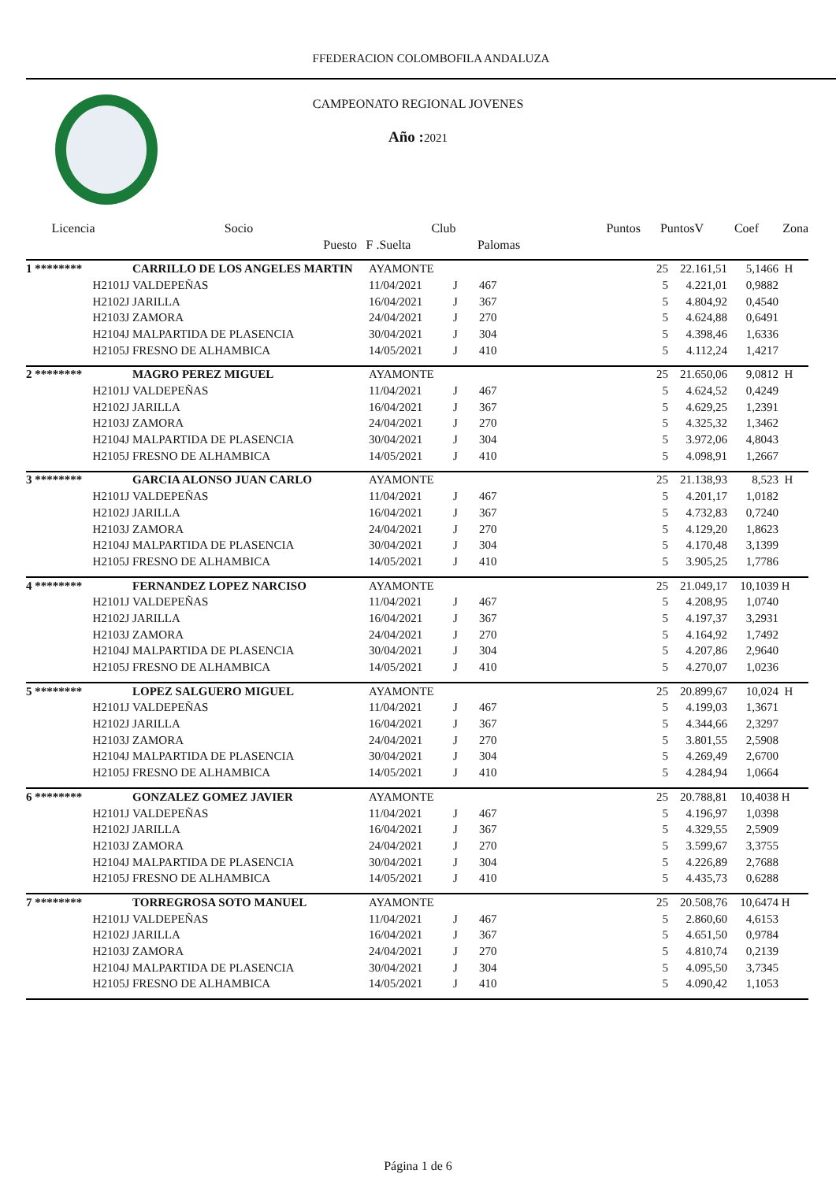FFEDERACION COLOMBOFILA ANDALUZA
CAMPEONATO REGIONAL JOVENES
Año : 2021
| Licencia | Socio | | Club | | Puntos | PuntosV | Coef | Zona |
| --- | --- | --- | --- | --- | --- | --- | --- | --- |
| | Puesto | F .Suelta | | Palomas | | | | |
| 1 ******** | CARRILLO DE LOS ANGELES MARTIN | AYAMONTE | | | 25 | 22.161,51 | 5,1466 | H |
| H2101J | VALDEPEÑAS | 11/04/2021 | J | 467 | 5 | 4.221,01 | 0,9882 | |
| H2102J | JARILLA | 16/04/2021 | J | 367 | 5 | 4.804,92 | 0,4540 | |
| H2103J | ZAMORA | 24/04/2021 | J | 270 | 5 | 4.624,88 | 0,6491 | |
| H2104J | MALPARTIDA DE PLASENCIA | 30/04/2021 | J | 304 | 5 | 4.398,46 | 1,6336 | |
| H2105J | FRESNO DE ALHAMBICA | 14/05/2021 | J | 410 | 5 | 4.112,24 | 1,4217 | |
| 2 ******** | MAGRO PEREZ MIGUEL | AYAMONTE | | | 25 | 21.650,06 | 9,0812 | H |
| H2101J | VALDEPEÑAS | 11/04/2021 | J | 467 | 5 | 4.624,52 | 0,4249 | |
| H2102J | JARILLA | 16/04/2021 | J | 367 | 5 | 4.629,25 | 1,2391 | |
| H2103J | ZAMORA | 24/04/2021 | J | 270 | 5 | 4.325,32 | 1,3462 | |
| H2104J | MALPARTIDA DE PLASENCIA | 30/04/2021 | J | 304 | 5 | 3.972,06 | 4,8043 | |
| H2105J | FRESNO DE ALHAMBICA | 14/05/2021 | J | 410 | 5 | 4.098,91 | 1,2667 | |
| 3 ******** | GARCIA ALONSO JUAN CARLO | AYAMONTE | | | 25 | 21.138,93 | 8,523 | H |
| H2101J | VALDEPEÑAS | 11/04/2021 | J | 467 | 5 | 4.201,17 | 1,0182 | |
| H2102J | JARILLA | 16/04/2021 | J | 367 | 5 | 4.732,83 | 0,7240 | |
| H2103J | ZAMORA | 24/04/2021 | J | 270 | 5 | 4.129,20 | 1,8623 | |
| H2104J | MALPARTIDA DE PLASENCIA | 30/04/2021 | J | 304 | 5 | 4.170,48 | 3,1399 | |
| H2105J | FRESNO DE ALHAMBICA | 14/05/2021 | J | 410 | 5 | 3.905,25 | 1,7786 | |
| 4 ******** | FERNANDEZ LOPEZ NARCISO | AYAMONTE | | | 25 | 21.049,17 | 10,1039 | H |
| H2101J | VALDEPEÑAS | 11/04/2021 | J | 467 | 5 | 4.208,95 | 1,0740 | |
| H2102J | JARILLA | 16/04/2021 | J | 367 | 5 | 4.197,37 | 3,2931 | |
| H2103J | ZAMORA | 24/04/2021 | J | 270 | 5 | 4.164,92 | 1,7492 | |
| H2104J | MALPARTIDA DE PLASENCIA | 30/04/2021 | J | 304 | 5 | 4.207,86 | 2,9640 | |
| H2105J | FRESNO DE ALHAMBICA | 14/05/2021 | J | 410 | 5 | 4.270,07 | 1,0236 | |
| 5 ******** | LOPEZ SALGUERO MIGUEL | AYAMONTE | | | 25 | 20.899,67 | 10,024 | H |
| H2101J | VALDEPEÑAS | 11/04/2021 | J | 467 | 5 | 4.199,03 | 1,3671 | |
| H2102J | JARILLA | 16/04/2021 | J | 367 | 5 | 4.344,66 | 2,3297 | |
| H2103J | ZAMORA | 24/04/2021 | J | 270 | 5 | 3.801,55 | 2,5908 | |
| H2104J | MALPARTIDA DE PLASENCIA | 30/04/2021 | J | 304 | 5 | 4.269,49 | 2,6700 | |
| H2105J | FRESNO DE ALHAMBICA | 14/05/2021 | J | 410 | 5 | 4.284,94 | 1,0664 | |
| 6 ******** | GONZALEZ GOMEZ JAVIER | AYAMONTE | | | 25 | 20.788,81 | 10,4038 | H |
| H2101J | VALDEPEÑAS | 11/04/2021 | J | 467 | 5 | 4.196,97 | 1,0398 | |
| H2102J | JARILLA | 16/04/2021 | J | 367 | 5 | 4.329,55 | 2,5909 | |
| H2103J | ZAMORA | 24/04/2021 | J | 270 | 5 | 3.599,67 | 3,3755 | |
| H2104J | MALPARTIDA DE PLASENCIA | 30/04/2021 | J | 304 | 5 | 4.226,89 | 2,7688 | |
| H2105J | FRESNO DE ALHAMBICA | 14/05/2021 | J | 410 | 5 | 4.435,73 | 0,6288 | |
| 7 ******** | TORREGROSA SOTO MANUEL | AYAMONTE | | | 25 | 20.508,76 | 10,6474 | H |
| H2101J | VALDEPEÑAS | 11/04/2021 | J | 467 | 5 | 2.860,60 | 4,6153 | |
| H2102J | JARILLA | 16/04/2021 | J | 367 | 5 | 4.651,50 | 0,9784 | |
| H2103J | ZAMORA | 24/04/2021 | J | 270 | 5 | 4.810,74 | 0,2139 | |
| H2104J | MALPARTIDA DE PLASENCIA | 30/04/2021 | J | 304 | 5 | 4.095,50 | 3,7345 | |
| H2105J | FRESNO DE ALHAMBICA | 14/05/2021 | J | 410 | 5 | 4.090,42 | 1,1053 | |
Página 1 de 6